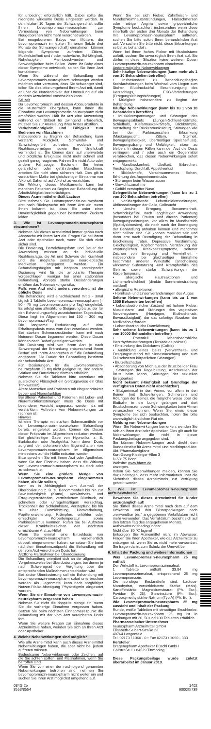für unbedingt erforderlich hält. Dabei sollte die niedrigste wirksame Dosis eingesetzt werden. In den letzten 10 Tagen der Schwangerschaft sollte Ihnen Levomepromazin-neuraxpharm zur Vermeidung von Nebenwirkungen beim Neugeborenen nicht mehr verordnet werden.
Bei neugeborenen Babys von Müttern, die Levomepromazin im letzten Trimenon (letzte drei Monate der Schwangerschaft) einnahmen, können folgende Symptome auftreten: Zittern, Muskelsteifheit und / oder -schwäche, Schläfrigkeit, Ruhelosigkeit, Atembeschwerden und Schwierigkeiten beim Stillen. Wenn Ihr Baby eines dieser Symptome entwickelt, sollten Sie Ihren Arzt kontaktieren.
Wenn Sie während der Behandlung mit Levomepromazin-neuraxpharm schwanger werden möchten oder vermuten, dass Sie schwanger sind, teilen Sie dies bitte umgehend Ihrem Arzt mit, damit er über die Notwendigkeit der Umstellung auf ein anderes Arzneimittel entscheiden kann.
Stillzeit
Da Levomepromazin und dessen Abbauprodukte in die Muttermilch übergehen, kann Ihnen die Einnahme von Levomepromazin-neuraxpharm nicht empfohlen werden. Hält Ihr Arzt eine Anwendung während der Stillzeit für zwingend erforderlich, müssen Sie zur Anweisung Ihres Arztes abstillen.
Verkehrstüchtigkeit und Fähigkeit zum Bedienen von Maschinen
Insbesondere zu Beginn der Behandlung kann verstärkt Müdigkeit, Schwindel- und Schwächegefühl auftreten, wodurch Ihr Reaktionsvermögen sowie Ihre Urteilskraft vermindert ist. Sie können dann auf unerwartete und plötzliche Ereignisse nicht mehr schnell und gezielt genug reagieren. Fahren Sie nicht Auto oder andere Fahrzeuge. Bedienen Sie keine gefährlichen oder gefährdenden Maschinen, arbeiten Sie nicht ohne sicheren Halt. Dies gilt in verstärktem Maße bei gleichzeitiger Einnahme von Alkohol. Daher ist auf Alkohol zu verzichten.
Die Wirkung dieses Medikaments kann bei manchen Patienten zu Beginn der Behandlung die Arbeitsfähigkeit beeinträchtigen.
Dieses Arzneimittel enthält Lactose
Bitte nehmen Sie Levomepromazin-neuraxpharm erst nach Rücksprache mit Ihrem Arzt ein, wenn Ihnen bekannt ist, dass Sie unter einer Unverträglichkeit gegenüber bestimmten Zuckern leiden.
3. Wie ist Levomepromazin-neuraxpharm einzunehmen?
Nehmen Sie dieses Arzneimittel immer genau nach Absprache mit Ihrem Arzt ein. Fragen Sie bei Ihrem Arzt oder Apotheker nach, wenn Sie sich nicht sicher sind.
Die Dosierung, Darreichungsform und Dauer der Anwendung müssen an die individuelle Reaktionslage, die Art und Schwere der Krankheit und die mögliche sonstige neuroleptische Medikation angepasst werden. Ein Behandlungsbeginn mit langsam ansteigender Dosierung wird für die ambulante Therapie vorgeschlagen, weniger bei einer stationären Behandlung. Abrupte starke Dosisänderungen erhöhen das Nebenwirkungsrisiko.
Falls vom Arzt nicht anders verordnet, ist die übliche Dosis
Die Behandlung wird einschleichend mit 2 - 3mal täglich 1 Tablette Levomepromazin-neuraxpharm (= 50 - 75 mg Levomepromazin pro Tag) eingeleitet. Es erfolgt eine allmähliche Steigerung bis zu der für den Behandlungserfolg ausreichenden Tagesdosis. Diese liegt im Allgemeinen bei 150 - 300 mg Levomepromazin/Tag.
Die langsame Reduzierung auf eine Erhaltungsdosis muss vom Arzt veranlasst werden. Bei starken Schmerzzuständen kann mit noch kleineren Dosen begonnen werden. Diese Dosen können nach Bedarf gesteigert werden.
Die Dosierung wird von Ihrem Arzt je nach Schweregrad der Erkrankung entsprechend Ihrem Bedarf und Ihrem Ansprechen auf die Behandlung angepasst. Die Dauer der Behandlung bestimmt der behandelnde Arzt.
Für Dosierungen, für die Levomepromazin-neuraxpharm 25 mg nicht geeignet ist, sind andere Stärken und Darreichungsformen erhältlich.
Nehmen Sie die Tabletten bitte unzerkaut mit ausreichend Flüssigkeit ein (vorzugsweise ein Glas Trinkwasser).
Ältere Menschen und Patienten mit eingeschränkter Leber- und Nierenfunktion
Bei älteren Patienten und Patienten mit Leber- und Nierenfunktionsstörungen muss die Dosis mit besonderer Vorsicht angepasst werden, da mit verstärktem Auftreten von Nebenwirkungen zu rechnen ist.
Hinweis
Ist eine Therapie mit starken Schmerzmitteln vor der Levomepromazin-neuraxpharm Behandlung bereits eingeleitet worden, können die Dosen dieser Präparate im Allgemeinen reduziert werden. Bei gleichzeitiger Gabe von Hypnotika, z. B. Barbituraten oder Analgetika, kann deren Dosis aufgrund der potenzierenden Eigenschaften von Levomepromazin-neuraxpharm im Allgemeinen mindestens auf die Hälfte reduziert werden.
Bitte sprechen Sie mit Ihrem Arzt oder Apotheker, wenn Sie den Eindruck haben, dass die Wirkung von Levomepromazin-neuraxpharm zu stark oder zu schwach ist.
Wenn Sie eine größere Menge von Levomepromazin-neuraxpharm eingenommen haben, als Sie sollten,
kann es in Abhängigkeit vom Ausmaß der Überdosierung z. B. zu Benommenheit bis hin zur Bewusstlosigkeit (Koma), Verwirrtheits- und Erregungszuständen, vermindertem Blutdruck, zu schnellem oder unregelmäßigem Herzschlag, Trockenheit der Schleimhäute, Verstopfung bis hin zu einer Darmlähmung, Harnverhaltung, Pupillenerweiterung, Krämpfen, erhöhter oder erniedrigter Körpertemperatur sowie Parkinsonismus kommen. Rufen Sie bei Auftreten dieser Krankheitszeichen den nächsten erreichbaren Arzt zu Hilfe!
Wenn Sie einmal eine Einzeldosis von Levomepromazin-neuraxpharm versehentlich doppelt eingenommen haben, so setzen Sie beim nächsten Einnahmezeitpunkt die Behandlung mit der vom Arzt verordneten Dosis fort.
Ärztliche Maßnahmen bei Überdosierung
Die Behandlung orientiert sich an der allgemeinen Vorgehensweise bei Überdosierungen, bei denen je nach Schweregrad der Vergiftung über die entsprechenden Maßnahmen entschieden wird.
Bei akuter Überdosierung soll die Behandlung mit Levomepromazin-neuraxpharm sofort unterbrochen werden. Als Gegenmittel kann nach sorgfältiger Nutzen-Risiko-Abwägung Physostigmin eingesetzt werden.
Wenn Sie die Einnahme von Levomepromazin-neuraxpharm vergessen haben
Nehmen Sie nicht die doppelte Menge ein, wenn Sie die vorherige Einnahme vergessen haben. Setzen Sie beim nächsten Einnahmezeitpunkt die Behandlung mit der vom Arzt verordneten Dosis fort.
Wenn Sie weitere Fragen zur Einnahme dieses Arzneimittels haben, wenden Sie sich an Ihren Arzt oder Apotheker.
4. Welche Nebenwirkungen sind möglich?
Wie alle Arzneimittel kann auch dieses Arzneimittel Nebenwirkungen haben, die aber nicht bei jedem auftreten müssen.
Bedeutsame Nebenwirkungen oder Zeichen, auf die Sie achten sollten, und Maßnahmen, wenn Sie betroffen sind
Wenn Sie von einer der nachfolgend genannten Nebenwirkungen betroffen sind, nehmen Sie Levomepromazin-neuraxpharm nicht weiter ein und suchen Sie Ihren Arzt möglichst umgehend auf.
Wenn Sie bei sich Fieber, Zahnfleisch- und Mundschleimhautentzündungen, Halsschmerzen oder eitrige Angina sowie grippeähnliche Symptome beobachten, insbesondere wenn diese innerhalb der ersten drei Monate der Behandlung mit Levomepromazin-neuraxpharm auftreten, suchen Sie bitte sofort Ihren behandelnden Arzt auf. Versuchen Sie bitte nicht, diese Erkrankungen selbst zu behandeln.
Wenn bei Ihnen hohes Fieber mit Muskelstarre auftritt, suchen Sie unverzüglich Ihren Arzt auf. Sie dürfen in dieser Situation keine weiteren Dosen Levomepromazin-neuraxpharm einnehmen.
Andere mögliche Nebenwirkungen
Sehr häufige Nebenwirkungen (kann mehr als 1 von 10 Behandelten betreffen)
• Insbesondere zu Behandlungsbeginn Kreislaufstörungen beim Wechsel vom Liegen zum Stehen, Blutdruckabfall, Beschleunigung des Herzschlags, EKG-Veränderungen (Erregungsleitungsstörungen)
• Müdigkeit insbesondere zu Beginn der Behandlung
Häufige Nebenwirkungen (kann bis zu 1 von 10 Behandelten betreffen)
• Muskelverspannungen und Störungen des Bewegungsablaufs (Zungen-Schlund-Krämpfe, Schiefhals, Kiefermuskelkrämpfe, Blickkrämpfe, Versteifung der Rückenmuskulatur), Störungen wie bei der Parkinsonschen Erkrankung (Maskengesicht, Zittern, Steifheit, Bewegungslosigkeit, übermäßiger Speichelfluss), Bewegungsdrang und Unfähigkeit, sitzen zu bleiben. In diesen Fällen kann der Arzt die Dosis verringern und / oder auch ein Gegenmittel verabreichen, das diesen Nebenwirkungen sofort entgegenwirkt.
• Mundtrockenheit, Übelkeit, Erbrechen, Verstopfung, Durchfall, Appetitverlust
• Blickkrämpfe, Verschwommenes Sehen, Erhöhung des Augeninnendrucks
• Störungen beim Wasserlassen
• Gewichtszunahme
• Gefühl verstopfter Nase
Gelegentliche Nebenwirkungen (kann bis zu 1 von 100 Behandelten betreffen)
• vorübergehende Leberfunktionsstörungen, Abflussstörungen der Galle, Gelbsucht
• Unruhe, Erregung, Benommenheit, Schwindelgefühl, nach langfristiger Anwendung (besonders bei Frauen und älteren Patienten) Bewegungsstörungen, vor allem im Mundbereich (Spätdyskinesien), die noch nach der Beendigung der Behandlung anhalten können und manchmal nicht heilbar sind. Sie können maskiert sein und dann erst nach Beendigung der Behandlung in Erscheinung treten. Depressive Verstimmung, Gleichgültigkeit, Kopfschmerzen, Verstärkung der ursprünglichen Krankheitssymptome, seltener Zeichen von Erregung und Verwirrtheit - insbesondere bei gleichzeitiger Einnahme bestimmter anderer Wirkstoffe (anticholinerg wirksamer Substanzen) -und Krampfanfälle des Gehirns sowie starke Schwankungen der Körpertemperatur
• allergische Hautreaktionen und Lichtempfindlichkeit (direkte Sonneneinstrahlung meiden!)
• allergische Reaktionen
• Hornhaut- und Linsenveränderungen des Auges
Seltene Nebenwirkungen (kann bis zu 1 von 1000 Behandelten betreffen)
• Lebensbedrohlicher Zustand mit hohem Fieber, Muskelstarre und Störungen des vegetativen Nervensystems (Herzjagen, Bluthochdruck, Bewusstlosigkeit), der das sofortige Absetzen der Medikation erfordert
• Lebensbedrohliche Darmlähmung
Sehr seltene Nebenwirkungen (kann bis zu 1 von 10000 Behandelten betreffen)
• Potentiell lebensbedrohliche Herzrhythmusstörungen (Torsade de pointes)
• Entzündung des Dickdarms (Colitis)
• Ausbildung eines Delirs (Verwirrtheits- und Erregungszustand mit Sinnestäuschung und zum Teil schweren körperlichen Störungen)
• Blutzellschäden
• Absonderung von Milch aus der Brust bei der Frau , Störungen der Regelblutung, Anschwellen der Brust beim Mann, Störungen der sexuellen Erregbarkeit
Nicht bekannt (Häufigkeit auf Grundlage der verfügbaren Daten nicht abschätzbar)
• Blutgerinnsel in den Venen, vor allem in den Beinen (mit Schwellungen, Schmerzen und Rötungen der Beine), die möglicherweise über die Blutbahn in die Lunge gelangen und dort Brustschmerzen sowie Schwierigkeiten beim Atmen verursachen können. Wenn Sie eines dieser Symptome bei sich beobachten, holen Sie bitte unverzüglich ärztlichen Rat ein.
Meldung von Nebenwirkungen
Wenn Sie Nebenwirkungen bemerken, wenden Sie sich an Ihren Arzt oder Apotheker. Dies gilt auch für Nebenwirkungen, die nicht in dieser Packungsbeilage angegeben sind.
Sie können Nebenwirkungen auch direkt dem Bundesinstitut für Arzneimittel und Medizinprodukte
Abt. Pharmakovigilanz
Kurt-Georg-Kiesinger-Allee 3
D-53175 Bonn
Website: www.bfarm.de
anzeigen.
Indem Sie Nebenwirkungen melden, können Sie dazu beitragen, dass mehr Informationen über die Sicherheit dieses Arzneimittels zur Verfügung gestellt werden.
5. Wie ist Levomepromazin-neuraxpharm aufzubewahren?
Bewahren Sie dieses Arzneimittel für Kinder unzugänglich auf!
Sie dürfen dieses Arzneimittel nach dem auf dem Umkarton und den Blisterpackungen nach „verwendbar bis:“ angegebenen Verfalldatum nicht mehr verwenden. Das Verfalldatum bezieht sich auf den letzten Tag des angegebenen Monats.
Aufbewahrungsbedingungen:
Nicht über 30 °C lagern!
Entsorgen Sie Arzneimittel nicht im Abwasser. Fragen Sie Ihren Apotheker, wie das Arzneimittel zu entsorgen ist, wenn Sie es nicht mehr verwenden. Sie tragen damit zum Schutz der Umwelt bei.
6. Inhalt der Packung und weitere Informationen
Was Levomepromazin-neuraxpharm 25 mg enthält
Der Wirkstoff ist Levomepromazinmaleat.
1 Tablette enthält 33,84 mg Levomepromazinmaleat, entsprechend 25 mg Levomepromazin.
Die sonstigen Bestandteile sind: Lactose-Monohydrat, vorverkleisterte Stärke (Mais), Kartoffelstärke, Magnesiumstearat (Ph. Eur.), Povidon (K 25), Stearinsäure (Ph. Eur.), Carboxymethylstärke-Natrium (Typ A) (Ph. Eur.).
Wie Levomepromazin-neuraxpharm 25 mg aussieht und Inhalt der Packung
Runde, weiße Tabletten mit einseitiger Bruchkerbe. Levomepromazin-neuraxpharm 25 mg ist in Packungen mit 20, 50 und 100 Tabletten erhältlich.
Pharmazeutischer Unternehmer
neuraxpharm Arzneimittel GmbH
Elisabeth-Selbert-Straße 23
40764 Langenfeld
Tel. 02173 / 1060 - 0 • Fax 02173 / 1060 - 333
Hersteller
Dragenopharm Apotheker Püschl GmbH
Göllstraße 1 • 84529 Tittmoning
Diese Packungsbeilage wurde zuletzt überarbeitet im Januar 2019.
034G.2b
8553/8554
1402
600095739